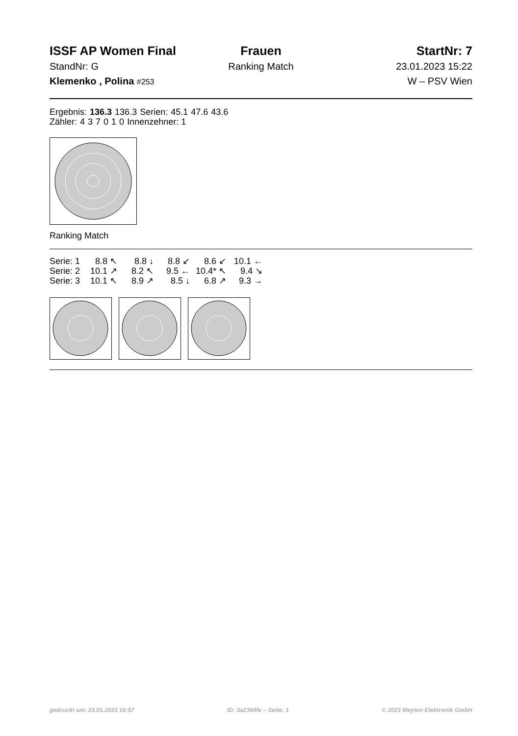ISSF AP Women Final
StandNr: G
Klemenko , Polina #253
Frauen
Ranking Match
StartNr: 7
23.01.2023 15:22
W – PSV Wien
| Ergebnis: | 136.3 | 136.3 | Serien: | 45.1 | 47.6 | 43.6 |
| Zähler: | 4 | 3 | 7 | 0 | 1 | 0 | Innenzehner: 1 |
Ranking Match
| Serie: 1 | 8.8 ↖ | 8.8 ↓ | 8.8 ↙ | 8.6 ↙ | 10.1 ← |
| Serie: 2 | 10.1 ↗ | 8.2 ↖ | 9.5 ← | 10.4* ↖ | 9.4 ↘ |
| Serie: 3 | 10.1 ↖ | 8.9 ↗ | 8.5 ↓ | 6.8 ↗ | 9.3 → |
gedruckt am: 23.01.2023 16:57 ID: 3a2364fe – Seite: 1 © 2023 Meyton Elektronik GmbH